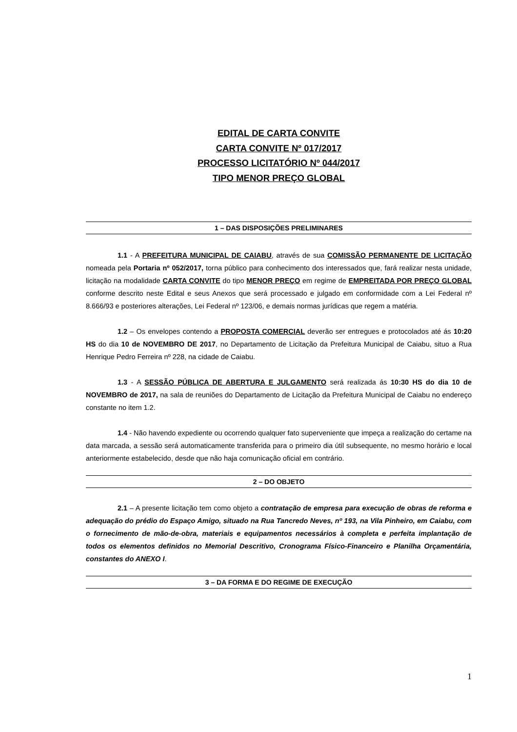EDITAL DE CARTA CONVITE
CARTA CONVITE Nº 017/2017
PROCESSO LICITATÓRIO Nº 044/2017
TIPO MENOR PREÇO GLOBAL
1 – DAS DISPOSIÇÕES PRELIMINARES
1.1 - A PREFEITURA MUNICIPAL DE CAIABU, através de sua COMISSÃO PERMANENTE DE LICITAÇÃO nomeada pela Portaria nº 052/2017, torna público para conhecimento dos interessados que, fará realizar nesta unidade, licitação na modalidade CARTA CONVITE do tipo MENOR PREÇO em regime de EMPREITADA POR PREÇO GLOBAL conforme descrito neste Edital e seus Anexos que será processado e julgado em conformidade com a Lei Federal nº 8.666/93 e posteriores alterações, Lei Federal nº 123/06, e demais normas jurídicas que regem a matéria.
1.2 – Os envelopes contendo a PROPOSTA COMERCIAL deverão ser entregues e protocolados até ás 10:20 HS do dia 10 de NOVEMBRO DE 2017, no Departamento de Licitação da Prefeitura Municipal de Caiabu, situo a Rua Henrique Pedro Ferreira nº 228, na cidade de Caiabu.
1.3 - A SESSÃO PÚBLICA DE ABERTURA E JULGAMENTO será realizada ás 10:30 HS do dia 10 de NOVEMBRO de 2017, na sala de reuniões do Departamento de Licitação da Prefeitura Municipal de Caiabu no endereço constante no item 1.2.
1.4 - Não havendo expediente ou ocorrendo qualquer fato superveniente que impeça a realização do certame na data marcada, a sessão será automaticamente transferida para o primeiro dia útil subsequente, no mesmo horário e local anteriormente estabelecido, desde que não haja comunicação oficial em contrário.
2 – DO OBJETO
2.1 – A presente licitação tem como objeto a contratação de empresa para execução de obras de reforma e adequação do prédio do Espaço Amigo, situado na Rua Tancredo Neves, nº 193, na Vila Pinheiro, em Caiabu, com o fornecimento de mão-de-obra, materiais e equipamentos necessários à completa e perfeita implantação de todos os elementos definidos no Memorial Descritivo, Cronograma Físico-Financeiro e Planilha Orçamentária, constantes do ANEXO I.
3 – DA FORMA E DO REGIME DE EXECUÇÃO
1